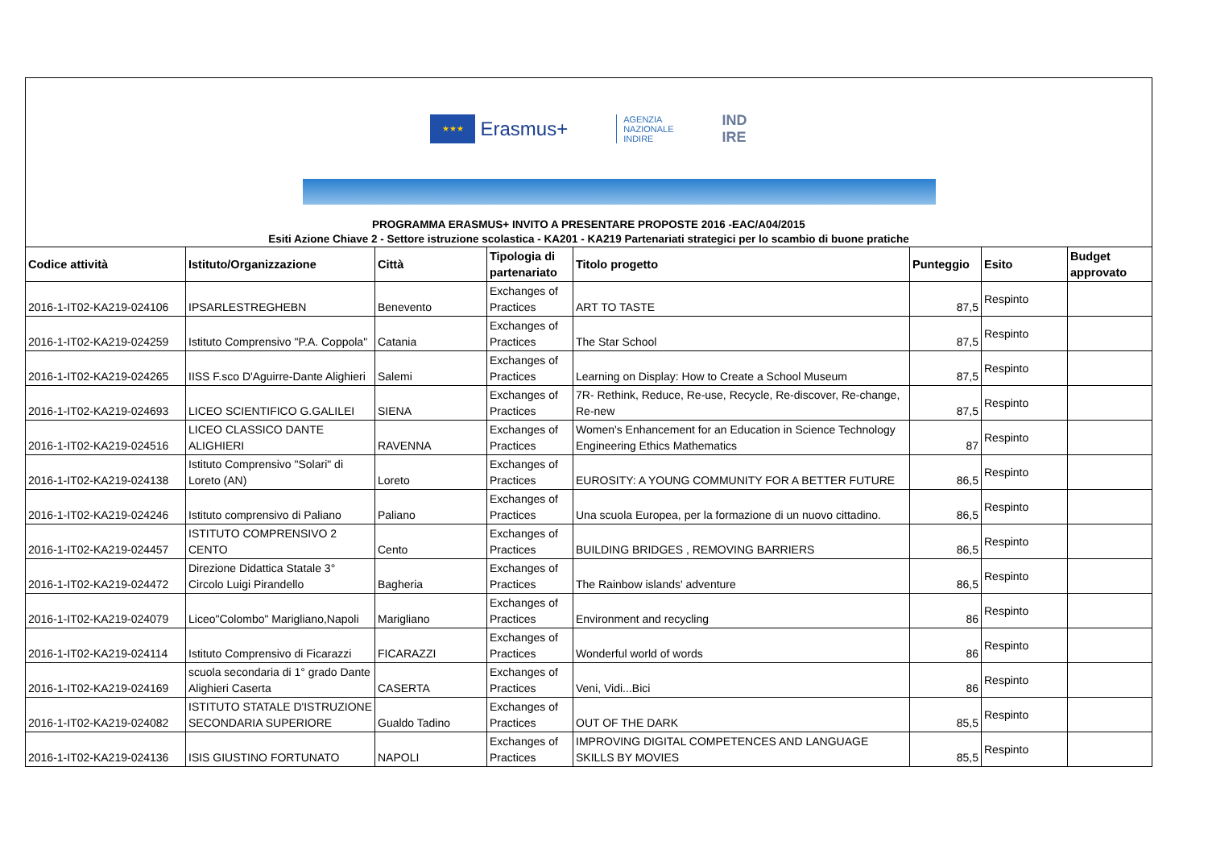★★★
Erasmus+
AGENZIA
NAZIONALE
INDIRE
IND
IRE
PROGRAMMA ERASMUS+ INVITO A PRESENTARE PROPOSTE 2016 -EAC/A04/2015
Esiti Azione Chiave 2 - Settore istruzione scolastica - KA201 - KA219 Partenariati strategici per lo scambio di buone pratiche
| Codice attività | Istituto/Organizzazione | Città | Tipologia di partenariato | Titolo progetto | Punteggio | Esito | Budget approvato |
| --- | --- | --- | --- | --- | --- | --- | --- |
| 2016-1-IT02-KA219-024106 | IPSARLESTREGHEBN | Benevento | Exchanges of Practices | ART TO TASTE | 87,5 | Respinto | |
| 2016-1-IT02-KA219-024259 | Istituto Comprensivo "P.A. Coppola" | Catania | Exchanges of Practices | The Star School | 87,5 | Respinto | |
| 2016-1-IT02-KA219-024265 | IISS F.sco D'Aguirre-Dante Alighieri | Salemi | Exchanges of Practices | Learning on Display: How to Create a School Museum | 87,5 | Respinto | |
| 2016-1-IT02-KA219-024693 | LICEO SCIENTIFICO G.GALILEI | SIENA | Exchanges of Practices | 7R- Rethink, Reduce, Re-use, Recycle, Re-discover, Re-change, Re-new | 87,5 | Respinto | |
| 2016-1-IT02-KA219-024516 | LICEO CLASSICO DANTE ALIGHIERI | RAVENNA | Exchanges of Practices | Women's Enhancement for an Education in Science Technology Engineering Ethics Mathematics | 87 | Respinto | |
| 2016-1-IT02-KA219-024138 | Istituto Comprensivo "Solari" di Loreto (AN) | Loreto | Exchanges of Practices | EUROSITY: A YOUNG COMMUNITY FOR A BETTER FUTURE | 86,5 | Respinto | |
| 2016-1-IT02-KA219-024246 | Istituto comprensivo di Paliano | Paliano | Exchanges of Practices | Una scuola Europea, per la formazione di un nuovo cittadino. | 86,5 | Respinto | |
| 2016-1-IT02-KA219-024457 | ISTITUTO COMPRENSIVO 2 CENTO | Cento | Exchanges of Practices | BUILDING BRIDGES , REMOVING BARRIERS | 86,5 | Respinto | |
| 2016-1-IT02-KA219-024472 | Direzione Didattica Statale 3° Circolo Luigi Pirandello | Bagheria | Exchanges of Practices | The Rainbow islands' adventure | 86,5 | Respinto | |
| 2016-1-IT02-KA219-024079 | Liceo"Colombo" Marigliano,Napoli | Marigliano | Exchanges of Practices | Environment and recycling | 86 | Respinto | |
| 2016-1-IT02-KA219-024114 | Istituto Comprensivo di Ficarazzi | FICARAZZI | Exchanges of Practices | Wonderful world of words | 86 | Respinto | |
| 2016-1-IT02-KA219-024169 | scuola secondaria di 1° grado Dante Alighieri Caserta | CASERTA | Exchanges of Practices | Veni, Vidi...Bici | 86 | Respinto | |
| 2016-1-IT02-KA219-024082 | ISTITUTO STATALE D'ISTRUZIONE SECONDARIA SUPERIORE | Gualdo Tadino | Exchanges of Practices | OUT OF THE DARK | 85,5 | Respinto | |
| 2016-1-IT02-KA219-024136 | ISIS GIUSTINO FORTUNATO | NAPOLI | Exchanges of Practices | IMPROVING DIGITAL COMPETENCES AND LANGUAGE SKILLS BY MOVIES | 85,5 | Respinto | |